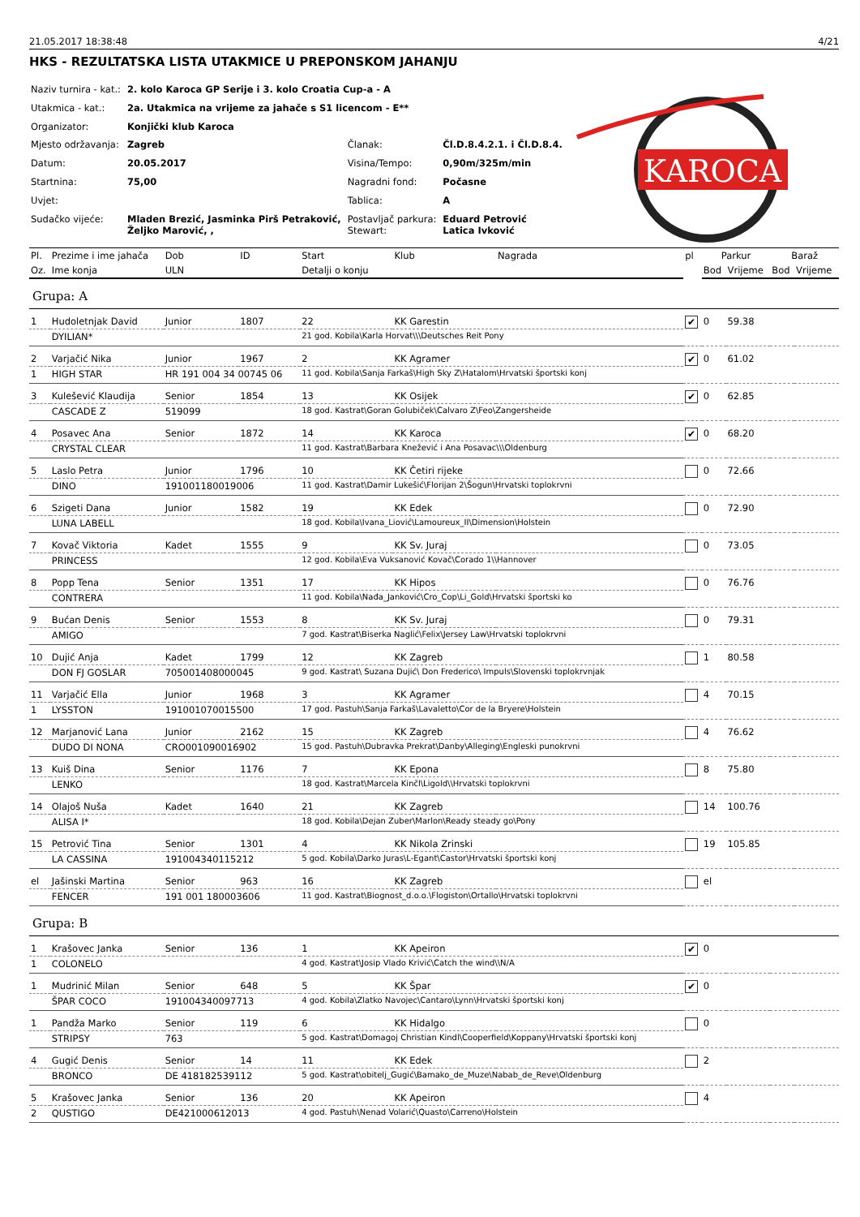21.05.2017 18:38:48 4/21
HKS - REZULTATSKA LISTA UTAKMICE U PREPONSKOM JAHANJU
| Naziv turnira - kat.: | 2. kolo Karoca GP Serije i 3. kolo Croatia Cup-a - A | | |
| Utakmica - kat.: | 2a. Utakmica na vrijeme za jahače s S1 licencom - E** | | |
| Organizator: | Konjički klub Karoca | | |
| Mjesto održavanja: | Zagreb | Članak: | Čl.D.8.4.2.1. i Čl.D.8.4. |
| Datum: | 20.05.2017 | Visina/Tempo: | 0,90m/325m/min |
| Startnina: | 75,00 | Nagradni fond: | Počasne |
| Uvjet: | | Tablica: | A |
| Sudačko vijeće: | Mladen Brezić, Jasminka Pirš Petraković, Željko Marović, , | Postavljač parkura: Stewart: | Eduard Petrović Latica Ivković |
KAROCA
| Pl. | Prezime i ime jahača | Dob | ID | Start | Klub | Nagrada | pl | Parkur | | Baraž | |
| --- | --- | --- | --- | --- | --- | --- | --- | --- | --- | --- | --- |
| Oz. | Ime konja | ULN | | Detalji o konju | | | | Bod | Vrijeme | Bod | Vrijeme |
| Grupa: A | | | | | | | | | | | |
| 1 | Hudoletnjak David | Junior | 1807 | 22 | KK Garestin | | ✔ | 0 | 59.38 | | |
| | DYILIAN* | | | 21 god. Kobila\Karla Horvat\\\Deutsches Reit Pony | | | | | | | |
| 2 | Varjačić Nika | Junior | 1967 | 2 | KK Agramer | | ✔ | 0 | 61.02 | | |
| 1 | HIGH STAR | HR 191 004 34 00745 06 | | 11 god. Kobila\Sanja Farkaš\High Sky Z\Hatalom\Hrvatski športski konj | | | | | | | |
| 3 | Kulešević Klaudija | Senior | 1854 | 13 | KK Osijek | | ✔ | 0 | 62.85 | | |
| | CASCADE Z | 519099 | | 18 god. Kastrat\Goran Golubiček\Calvaro Z\Feo\Zangersheide | | | | | | | |
| 4 | Posavec Ana | Senior | 1872 | 14 | KK Karoca | | ✔ | 0 | 68.20 | | |
| | CRYSTAL CLEAR | | | 11 god. Kastrat\Barbara Knežević i Ana Posavac\\\Oldenburg | | | | | | | |
| 5 | Laslo Petra | Junior | 1796 | 10 | KK Četiri rijeke | | | 0 | 72.66 | | |
| | DINO | 191001180019006 | | 11 god. Kastrat\Damir Lukešić\Florijan 2\Šogun\Hrvatski toplokrvni | | | | | | | |
| 6 | Szigeti Dana | Junior | 1582 | 19 | KK Edek | | | 0 | 72.90 | | |
| | LUNA LABELL | | | 18 god. Kobila\Ivana_Liović\Lamoureux_II\Dimension\Holstein | | | | | | | |
| 7 | Kovač Viktoria | Kadet | 1555 | 9 | KK Sv. Juraj | | | 0 | 73.05 | | |
| | PRINCESS | | | 12 god. Kobila\Eva Vuksanović Kovač\Corado 1\\Hannover | | | | | | | |
| 8 | Popp Tena | Senior | 1351 | 17 | KK Hipos | | | 0 | 76.76 | | |
| | CONTRERA | | | 11 god. Kobila\Nađa_Janković\Cro_Cop\Li_Gold\Hrvatski športski ko | | | | | | | |
| 9 | Bućan Denis | Senior | 1553 | 8 | KK Sv. Juraj | | | 0 | 79.31 | | |
| | AMIGO | | | 7 god. Kastrat\Biserka Naglić\Felix\Jersey Law\Hrvatski toplokrvni | | | | | | | |
| 10 | Dujić Anja | Kadet | 1799 | 12 | KK Zagreb | | | 1 | 80.58 | | |
| | DON FJ GOSLAR | 705001408000045 | | 9 god. Kastrat\ Suzana Dujić\ Don Frederico\ Impuls\Slovenski toplokrvnjak | | | | | | | |
| 11 | Varjačić Ella | Junior | 1968 | 3 | KK Agramer | | | 4 | 70.15 | | |
| 1 | LYSSTON | 191001070015500 | | 17 god. Pastuh\Sanja Farkaš\Lavaletto\Cor de la Bryere\Holstein | | | | | | | |
| 12 | Marjanović Lana | Junior | 2162 | 15 | KK Zagreb | | | 4 | 76.62 | | |
| | DUDO DI NONA | CRO001090016902 | | 15 god. Pastuh\Dubravka Prekrat\Danby\Alleging\Engleski punokrvni | | | | | | | |
| 13 | Kuiš Dina | Senior | 1176 | 7 | KK Epona | | | 8 | 75.80 | | |
| | LENKO | | | 18 god. Kastrat\Marcela Kinčl\Ligold\\Hrvatski toplokrvni | | | | | | | |
| 14 | Olajoš Nuša | Kadet | 1640 | 21 | KK Zagreb | | | 14 | 100.76 | | |
| | ALISA I* | | | 18 god. Kobila\Dejan Zuber\Marlon\Ready steady go\Pony | | | | | | | |
| 15 | Petrović Tina | Senior | 1301 | 4 | KK Nikola Zrinski | | | 19 | 105.85 | | |
| | LA CASSINA | 191004340115212 | | 5 god. Kobila\Darko Juras\L-Egant\Castor\Hrvatski športski konj | | | | | | | |
| el | Jašinski Martina | Senior | 963 | 16 | KK Zagreb | | | el | | | |
| | FENCER | 191 001 180003606 | | 11 god. Kastrat\Biognost_d.o.o.\Flogiston\Ortallo\Hrvatski toplokrvni | | | | | | | |
| Grupa: B | | | | | | | | | | | |
| 1 | Krašovec Janka | Senior | 136 | 1 | KK Apeiron | | ✔ | 0 | | | |
| 1 | COLONELO | | | 4 god. Kastrat\Josip Vlado Krivić\Catch the wind\\N/A | | | | | | | |
| 1 | Mudrinić Milan | Senior | 648 | 5 | KK Špar | | ✔ | 0 | | | |
| | ŠPAR COCO | 191004340097713 | | 4 god. Kobila\Zlatko Navojec\Cantaro\Lynn\Hrvatski športski konj | | | | | | | |
| 1 | Pandža Marko | Senior | 119 | 6 | KK Hidalgo | | | 0 | | | |
| | STRIPSY | 763 | | 5 god. Kastrat\Domagoj Christian Kindl\Cooperfield\Koppany\Hrvatski športski konj | | | | | | | |
| 4 | Gugić Denis | Senior | 14 | 11 | KK Edek | | | 2 | | | |
| | BRONCO | DE 418182539112 | | 5 god. Kastrat\obitelj_Gugić\Bamako_de_Muze\Nabab_de_Reve\Oldenburg | | | | | | | |
| 5 | Krašovec Janka | Senior | 136 | 20 | KK Apeiron | | | 4 | | | |
| 2 | QUSTIGO | DE421000612013 | | 4 god. Pastuh\Nenad Volarić\Quasto\Carreno\Holstein | | | | | | | |